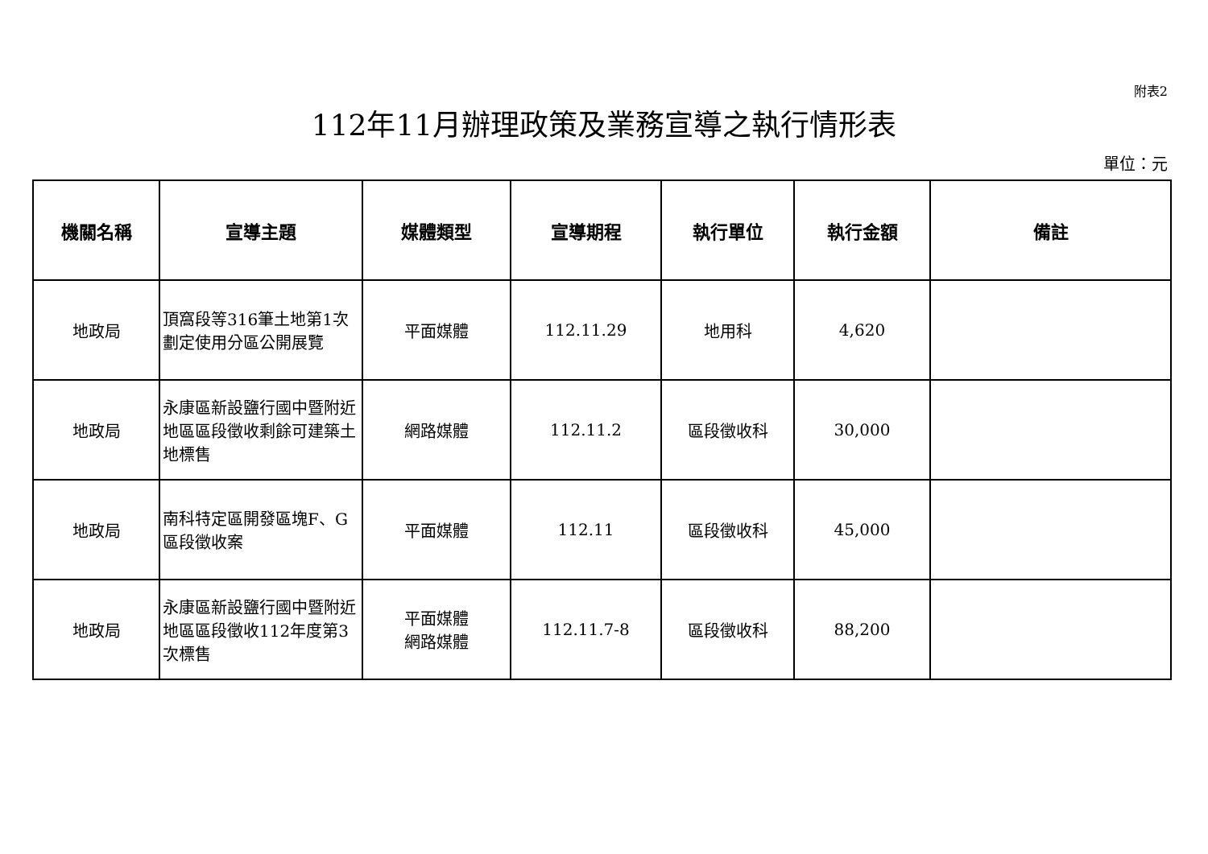附表2
112年11月辦理政策及業務宣導之執行情形表
單位：元
| 機關名稱 | 宣導主題 | 媒體類型 | 宣導期程 | 執行單位 | 執行金額 | 備註 |
| --- | --- | --- | --- | --- | --- | --- |
| 地政局 | 頂窩段等316筆土地第1次劃定使用分區公開展覽 | 平面媒體 | 112.11.29 | 地用科 | 4,620 | |
| 地政局 | 永康區新設鹽行國中暨附近地區區段徵收剩餘可建築土地標售 | 網路媒體 | 112.11.2 | 區段徵收科 | 30,000 | |
| 地政局 | 南科特定區開發區塊F、G區段徵收案 | 平面媒體 | 112.11 | 區段徵收科 | 45,000 | |
| 地政局 | 永康區新設鹽行國中暨附近地區區段徵收112年度第3次標售 | 平面媒體 網路媒體 | 112.11.7-8 | 區段徵收科 | 88,200 | |